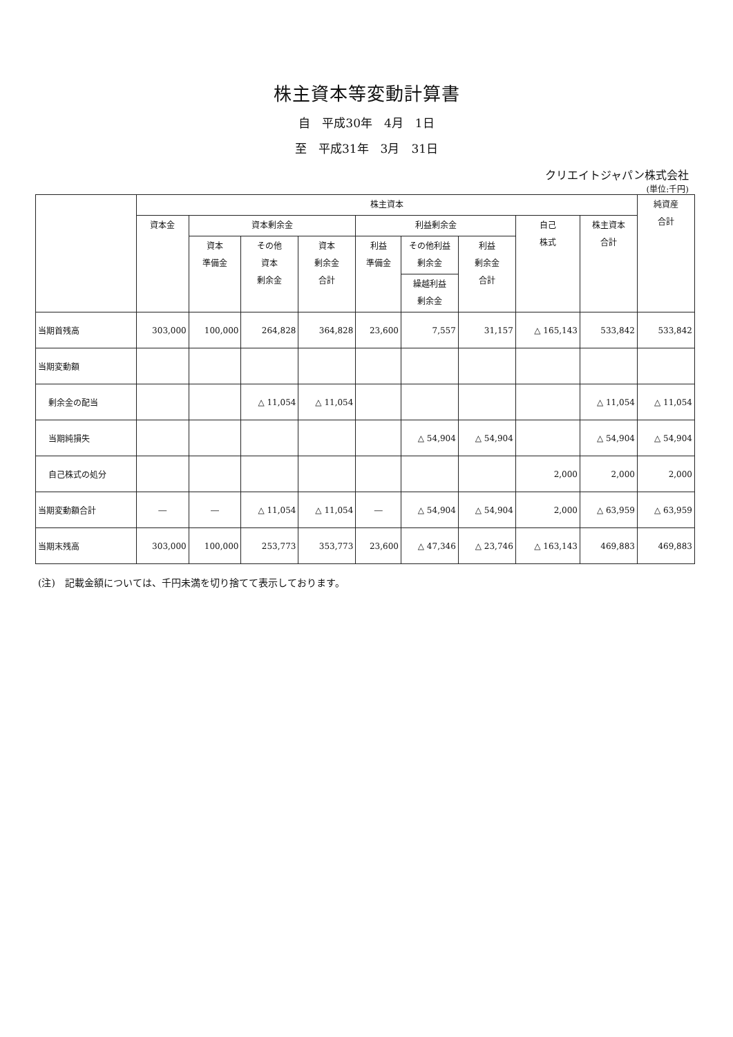株主資本等変動計算書
自　平成30年　4月　1日
至　平成31年　3月　31日
クリエイトジャパン株式会社
(単位:千円)
| | 株主資本 | | | | | | | | | 純資産 合計 |
| --- | --- | --- | --- | --- | --- | --- | --- | --- | --- | --- |
| | 資本金 | 資本剰余金 | | | 利益剰余金 | | | 自己 株式 | 株主資本 合計 | |
| | | 資本 準備金 | その他 資本 剰余金 | 資本 剰余金 合計 | 利益 準備金 | その他利益 剰余金 | 利益 剰余金 合計 | | | |
| | | | | | | 繰越利益 剰余金 | | | | |
| 当期首残高 | 303,000 | 100,000 | 264,828 | 364,828 | 23,600 | 7,557 | 31,157 | △ 165,143 | 533,842 | 533,842 |
| 当期変動額 | | | | | | | | | | |
| 剰余金の配当 | | | △ 11,054 | △ 11,054 | | | | | △ 11,054 | △ 11,054 |
| 当期純損失 | | | | | | △ 54,904 | △ 54,904 | | △ 54,904 | △ 54,904 |
| 自己株式の処分 | | | | | | | | 2,000 | 2,000 | 2,000 |
| 当期変動額合計 | ― | ― | △ 11,054 | △ 11,054 | ― | △ 54,904 | △ 54,904 | 2,000 | △ 63,959 | △ 63,959 |
| 当期末残高 | 303,000 | 100,000 | 253,773 | 353,773 | 23,600 | △ 47,346 | △ 23,746 | △ 163,143 | 469,883 | 469,883 |
(注)　記載金額については、千円未満を切り捨てて表示しております。